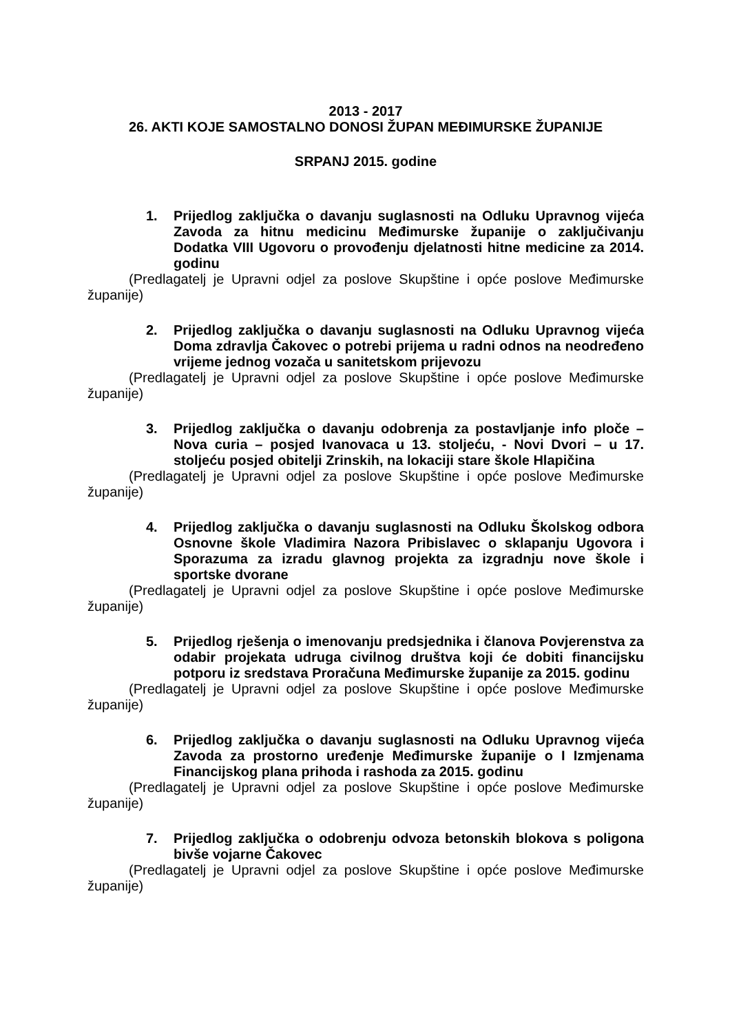2013 - 2017
26. AKTI KOJE SAMOSTALNO DONOSI ŽUPAN MEĐIMURSKE ŽUPANIJE
SRPANJ 2015. godine
1. Prijedlog zaključka o davanju suglasnosti na Odluku Upravnog vijeća Zavoda za hitnu medicinu Međimurske županije o zaključivanju Dodatka VIII Ugovoru o provođenju djelatnosti hitne medicine za 2014. godinu
(Predlagatelj je Upravni odjel za poslove Skupštine i opće poslove Međimurske županije)
2. Prijedlog zaključka o davanju suglasnosti na Odluku Upravnog vijeća Doma zdravlja Čakovec o potrebi prijema u radni odnos na neodređeno vrijeme jednog vozača u sanitetskom prijevozu
(Predlagatelj je Upravni odjel za poslove Skupštine i opće poslove Međimurske županije)
3. Prijedlog zaključka o davanju odobrenja za postavljanje info ploče – Nova curia – posjed Ivanovaca u 13. stoljeću, - Novi Dvori – u 17. stoljeću posjed obitelji Zrinskih, na lokaciji stare škole Hlapičina
(Predlagatelj je Upravni odjel za poslove Skupštine i opće poslove Međimurske županije)
4. Prijedlog zaključka o davanju suglasnosti na Odluku Školskog odbora Osnovne škole Vladimira Nazora Pribislavec o sklapanju Ugovora i Sporazuma za izradu glavnog projekta za izgradnju nove škole i sportske dvorane
(Predlagatelj je Upravni odjel za poslove Skupštine i opće poslove Međimurske županije)
5. Prijedlog rješenja o imenovanju predsjednika i članova Povjerenstva za odabir projekata udruga civilnog društva koji će dobiti financijsku potporu iz sredstava Proračuna Međimurske županije za 2015. godinu
(Predlagatelj je Upravni odjel za poslove Skupštine i opće poslove Međimurske županije)
6. Prijedlog zaključka o davanju suglasnosti na Odluku Upravnog vijeća Zavoda za prostorno uređenje Međimurske županije o I Izmjenama Financijskog plana prihoda i rashoda za 2015. godinu
(Predlagatelj je Upravni odjel za poslove Skupštine i opće poslove Međimurske županije)
7. Prijedlog zaključka o odobrenju odvoza betonskih blokova s poligona bivše vojarne Čakovec
(Predlagatelj je Upravni odjel za poslove Skupštine i opće poslove Međimurske županije)